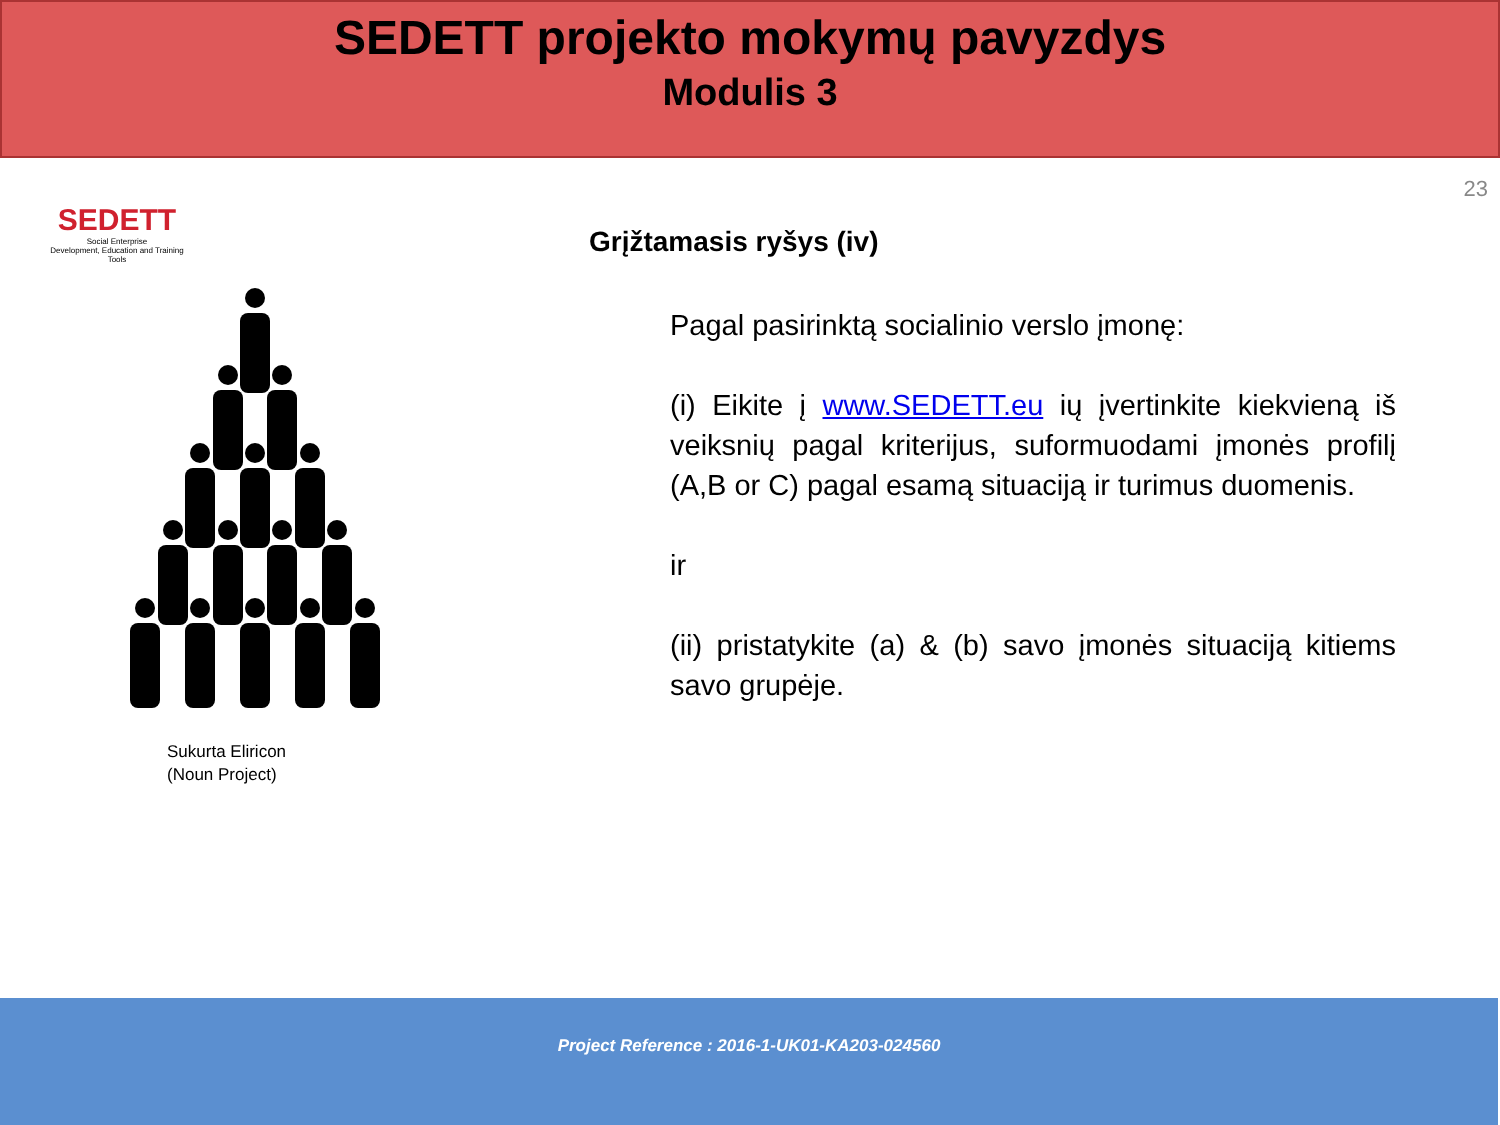SEDETT projekto mokymų pavyzdys
Modulis 3
23
SEDETT
Social Enterprise
Development, Education and Training Tools
Sukurta Eliricon
(Noun Project)
Grįžtamasis ryšys (iv)
Pagal pasirinktą socialinio verslo įmonę:
(i) Eikite į www.SEDETT.eu ių įvertinkite kiekvieną iš veiksnių pagal kriterijus, suformuodami įmonės profilį (A,B or C) pagal esamą situaciją ir turimus duomenis.
ir
(ii) pristatykite (a) & (b) savo įmonės situaciją kitiems savo grupėje.
Project Reference : 2016-1-UK01-KA203-024560